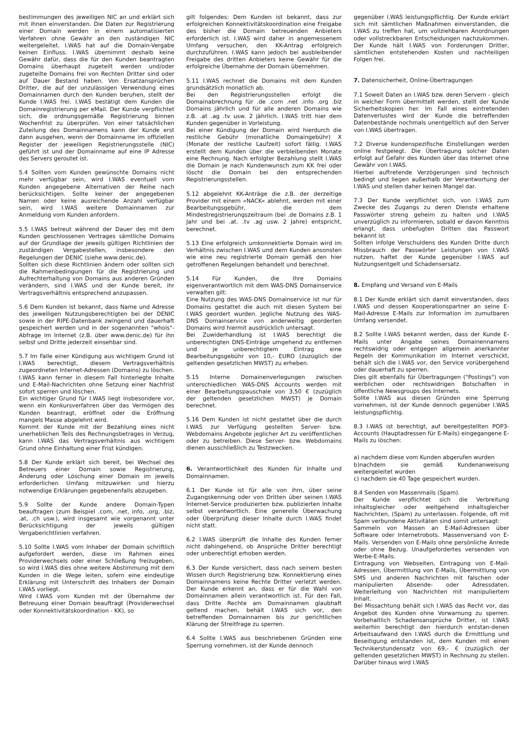bestimmungen des jeweiligen NIC an und erklärt sich mit ihnen einverstanden. Die Daten zur Registrierung einer Domain werden in einem automatisierten Verfahren ohne Gewähr an den zuständigen NIC weitergeleitet. I.WAS hat auf die Domain-Vergabe keinen Einfluss. I.WAS übernimmt deshalb keine Gewähr dafür, dass die für den Kunden beantragten Domains überhaupt zugeteilt werden und/oder zugeteilte Domains frei von Rechten Dritter sind oder auf Dauer Bestand haben. Von Ersatzansprüchen Dritter, die auf der unzulässigen Verwendung eines Domainnamen durch den Kunden beruhen, stellt der Kunde I.WAS frei. I.WAS bestätigt dem Kunden die Domainregistrierung per eMail. Der Kunde verpflichtet sich, die ordnungsgemäße Registrierung binnen Wochenfrist zu überprüfen. Von einer tatsächlichen Zuteilung des Domainnamens kann der Kunde erst dann ausgehen, wenn der Domainname im offiziellen Register der jeweiligen Registrierungsstelle (NIC) geführt ist und der Domainname auf eine IP Adresse des Servers geroutet ist.
5.4 Sollten vom Kunden gewünschte Domains nicht mehr verfügbar sein, wird I.WAS eventuell vom Kunden angegebene Alternativen der Reihe nach berücksichtigen. Sollte keiner der angegebenen Namen oder keine ausreichende Anzahl verfügbar sein, wird I.WAS weitere Domainnamen zur Anmeldung vom Kunden anfordern.
5.5 I.WAS betreut während der Dauer des mit dem Kunden geschlossenen Vertrages sämtliche Domains auf der Grundlage der jeweils gültigen Richtlinien der zuständigen Vergabestellen, insbesondere den Regelungen der DENIC (siehe www.denic.de).
Sollten sich diese Richtlinien ändern oder sollten sich die Rahmenbedingungen für die Registrierung und Aufrechterhaltung von Domains aus anderen Gründen verändern, sind I.WAS und der Kunde bereit, ihr Vertragsverhältnis entsprechend anzupassen.
5.6 Dem Kunden ist bekannt, dass Name und Adresse des jeweiligen Nutzungsberechtigten bei der DENIC sowie in der RIPE-Datenbank zwingend und dauerhaft gespeichert werden und in der sogenannten "whois"-Abfrage im Internet (z.B. über www.denic.de) für ihn selbst und Dritte jederzeit einsehbar sind.
5.7 Im Falle einer Kündigung aus wichtigem Grund ist I.WAS berechtigt, diesem Vertragsverhältnis zugeordneten Internet-Adressen (Domains) zu löschen. I.WAS kann ferner in diesem Fall hinterlegte Inhalte und E-Mail-Nachrichten ohne Setzung einer Nachfrist sofort sperren und löschen.
Ein wichtiger Grund für I.WAS liegt insbesondere vor, wenn ein Konkursverfahren über das Vermögen des Kunden beantragt, eröffnet oder die Eröffnung mangels Masse abgelehnt wird.
Kommt der Kunde mit der Bezahlung eines nicht unerheblichen Teils des Rechnungsbetrages in Verzug, kann I.WAS das Vertragsverhältnis aus wichtigem Grund ohne Einhaltung einer Frist kündigen.
5.8 Der Kunde erklärt sich bereit, bei Wechsel des Betreuers einer Domain sowie Registrierung, Änderung oder Löschung einer Domain im jeweils erforderlichen Umfang mitzuwirken und hierzu notwendige Erklärungen gegebenenfalls abzugeben.
5.9 Sollte der Kunde andere Domain-Typen beauftragen (zum Beispiel .com, .net, info, .org, .biz, .at, .ch usw.), wird insgesamt wie vorgenannt unter Berücksichtigung der jeweils gültigen Vergaberichtlinien verfahren.
5.10 Sollte I.WAS vom Inhaber der Domain schriftlich aufgefordert werden, diese im Rahmen eines Providerwechsels oder einer Schließung freizugeben, so wird I.WAS dies ohne weitere Abstimmung mit dem Kunden in die Wege leiten, sofern eine eindeutige Erklärung mit Unterschrift des Inhabers der Domain I.WAS vorliegt.
Wird I.WAS vom Kunden mit der Übernahme der Betreuung einer Domain beauftragt (Providerwechsel oder Konnektivitätskoordination - KK), so
gilt folgendes: Dem Kunden ist bekannt, dass zur erfolgreichen Konnektivitätskoordination eine Freigabe des bisher die Domain betreuenden Anbieters erforderlich ist. I.WAS wird daher in angemessenem Umfang versuchen, den KK-Antrag erfolgreich durchzuführen. I.WAS kann jedoch bei ausbleibender Freigabe des dritten Anbieters keine Gewähr für die erfolgreiche Übernahme der Domain übernehmen.
5.11 I.WAS rechnet die Domains mit dem Kunden grundsätzlich monatlich ab.
Bei den Registrierungsstellen erfolgt die Domainabrechnung für .de .com .net .info .org .biz Domains jährlich und für alle anderen Domains wie z.B. .at .ag .tv usw. 2 jährlich. I.WAS tritt hier dem Kunden gegenüber in Vorleistung.
Bei einer Kündigung der Domain wird hierdurch die restliche Gebühr (monatliche Domaingebühr) X (Monate der restliche Laufzeit) sofort fällig. I.WAS erstellt dem Kunden über die verbleibenden Monate eine Rechnung. Nach erfolgter Bezahlung stellt I.WAS die Domain je nach Kundenwunsch zum KK frei oder löscht die Domain bei den entsprechenden Registrierungsstellen.
5.12 abgelehnt KK-Anträge die z.B. der derzeitige Provider mit einem »NACK« ablehnt, werden mit einer Bearbeitungsgebühr, die dem Mindestregistrierungszeitraum (bei .de Domains z.B. 1 Jahr und bei .at. .tv .ag usw. 2 Jahre) entspricht, berechnet.
5.13 Eine erfolgreich umkonnektierte Domain wird im Verhältnis zwischen I.WAS und dem Kunden ansonsten wie eine neu registrierte Domain gemäß den hier getroffenen Regelungen behandelt und berechnet.
5.14 Für Kunden, die Ihre Domains eigenverantwortlich mit dem WAS-DNS Domainservice verwalten gilt:
Eine Nutzung des WAS-DNS Domainservice ist nur für Domains gestattet die auch mit diesen System bei I.WAS geordert wurden. Jegliche Nutzung des WAS-DNS Domainservice von anderweitig georderten Domains wird hiermit ausdrücklich untersagt.
Bei Zuwiderhandlung ist I.WAS berechtigt die unberechtigten DNS-Einträge umgehend zu entfernen und je unberechtigtem Eintrag eine Bearbeitungsgebühr von 10,- EURO (zuzüglich der geltenden gesetzlichen MWST) zu erheben.
5.15 Interne Domainenverlegungen zwischen unterschiedlichen WAS-DNS Accounts werden mit einer Bearbeitungspauschale von 3,50 € (zuzüglich der geltenden gesetzlichen MWST) je Domain berechnet.
5.16 Dem Kunden ist nicht gestattet über die durch I.WAS zur Verfügung gestellten Server- bzw. Webdomains Angebote jeglicher Art zu veröffentlichen oder zu betreiben. Diese Server- bzw. Webdomains dienen ausschließlich zu Testzwecken.
6. Verantwortlichkeit des Kunden für Inhalte und Domainnamen.
6.1 Der Kunde ist für alle von ihm, über seine Zugangskennung oder von Dritten über seinen I.WAS Internet-Service produzierten bzw. publizierten Inhalte selbst verantwortlich. Eine generelle Überwachung oder Überprüfung dieser Inhalte durch I.WAS findet nicht statt.
6.2 I.WAS überprüft die Inhalte des Kunden ferner nicht dahingehend, ob Ansprüche Dritter berechtigt oder unberechtigt erhoben werden.
6.3 Der Kunde versichert, dass nach seinem besten Wissen durch Registrierung bzw. Konnektierung eines Domainnamens keine Rechte Dritter verletzt werden. Der Kunde erkennt an, dass er für die Wahl von Domainnamen allein verantwortlich ist. Für den Fall, dass Dritte Rechte am Domainnamen glaubhaft geltend machen, behält I.WAS sich vor, den betreffenden Domainnamen bis zur gerichtlichen Klärung der Streitfrage zu sperren.
6.4 Sollte I.WAS aus beschriebenen Gründen eine Sperrung vornehmen, ist der Kunde dennoch
gegenüber I.WAS leistungspflichtig. Der Kunde erklärt sich mit sämtlichen Maßnahmen einverstanden, die I.WAS zu treffen hat, um vollziehbaren Anordnungen oder vollstreckbaren Entscheidungen nachzukommen. Der Kunde hält I.WAS von Forderungen Dritter, sämtlichen entstehenden Kosten und nachteiligen Folgen frei.
7. Datensicherheit, Online-Übertragungen
7.1 Soweit Daten an I.WAS bzw. deren Servern - gleich in welcher Form übermittelt werden, stellt der Kunde Sicherheitskopien her. Im Fall eines eintretenden Datenverlustes wird der Kunde die betreffenden Datenbestände nochmals unentgeltlich auf den Server von I.WAS übertragen.
7.2 Diverse kundenspezifische Einstellungen werden online festgelegt. Die Übertragung solcher Daten erfolgt auf Gefahr des Kunden über das Internet ohne Gewähr von I.WAS.
Hierbei auftretende Verzögerungen sind technisch bedingt und liegen außerhalb der Verantwortung der I.WAS und stellen daher keinen Mangel dar.
7.3 Der Kunde verpflichtet sich, von I.WAS zum Zwecke des Zugangs zu deren Dienste erhaltene Passwörter streng geheim zu halten und I.WAS unverzüglich zu informieren, sobald er davon Kenntnis erlangt, dass unbefugten Dritten das Passwort bekannt ist
Sollten infolge Verschuldens des Kunden Dritte durch Missbrauch der Passwörter Leistungen von I.WAS nutzen, haftet der Kunde gegenüber I.WAS auf Nutzungsentgelt und Schadensersatz.
8. Empfang und Versand von E-Mails
8.1 Der Kunde erklärt sich damit einverstanden, dass I.WAS und dessen Kooperationspartner an seine E-Mail-Adresse E-Mails zur Information im zumutbaren Umfang versendet.
8.2 Sollte I.WAS bekannt werden, dass der Kunde E-Mails unter Angabe seines Domainennamens rechtswidrig oder entgegen allgemein anerkannter Regeln der Kommunikation im Internet verschickt, behält sich die I.WAS vor, den Service vorübergehend oder dauerhaft zu sperren.
Dies gilt ebenfalls für Übertragungen ("Postings") von werblichen oder rechtswidrigen Botschaften in öffentliche Newsgroups des Internets.
Sollte I.WAS aus diesen Gründen eine Sperrung vornehmen, ist der Kunde dennoch gegenüber I.WAS leistungspflichtig.
8.3 I.WAS ist berechtigt, auf bereitgestellten POP3-Accounts (Hauptadressen für E-Mails) eingegangene E-Mails zu löschen:
a) nachdem diese vom Kunden abgerufen wurden
b)nachdem sie gemäß Kundenanweisung weitergeleitet wurden
c) nachdem sie 40 Tage gespeichert wurden.
8.4 Senden von Massenmails (Spam).
Der Kunde verpflichtet sich die Verbreitung inhaltsgleicher oder weitgehend inhaltsgleicher Nachrichten, (Spam) zu unterlassen. Folgende, oft mit Spam verbundene Aktivitäten sind somit untersagt:
Sammeln von Massen an E-Mail-Adressen über Software oder Internetrobots. Massenversand von E-Mails. Versenden von E-Mails ohne persönliche Anrede oder ohne Bezug. Unaufgefordertes versenden von Werbe-E-Mails.
Eintragung von Webseiten, Eintragung von E-Mail-Adressen, Übermittlung von E-Mails, Übermittlung von SMS und anderen Nachrichten mit falschen oder manipulierten Absende- oder Adressdaten. Weiterleitung von Nachrichten mit manipuliertem Inhalt.
Bei Missachtung behält sich I.WAS das Recht vor, das Angebot des Kunden ohne Vorwarnung zu sperren. Vorbehaltlich Schadensansprüche Dritter, ist I.WAS weiterhin berechtigt den hierdurch entstan-denen Arbeitsaufwand den I.WAS durch die Ermittlung und Beseitigung entstanden ist, dem Kunden mit einen Technikerstundensatz von 69,- € (zuzüglich der geltenden gesetzlichen MWST) in Rechnung zu stellen. Darüber hinaus wird I.WAS